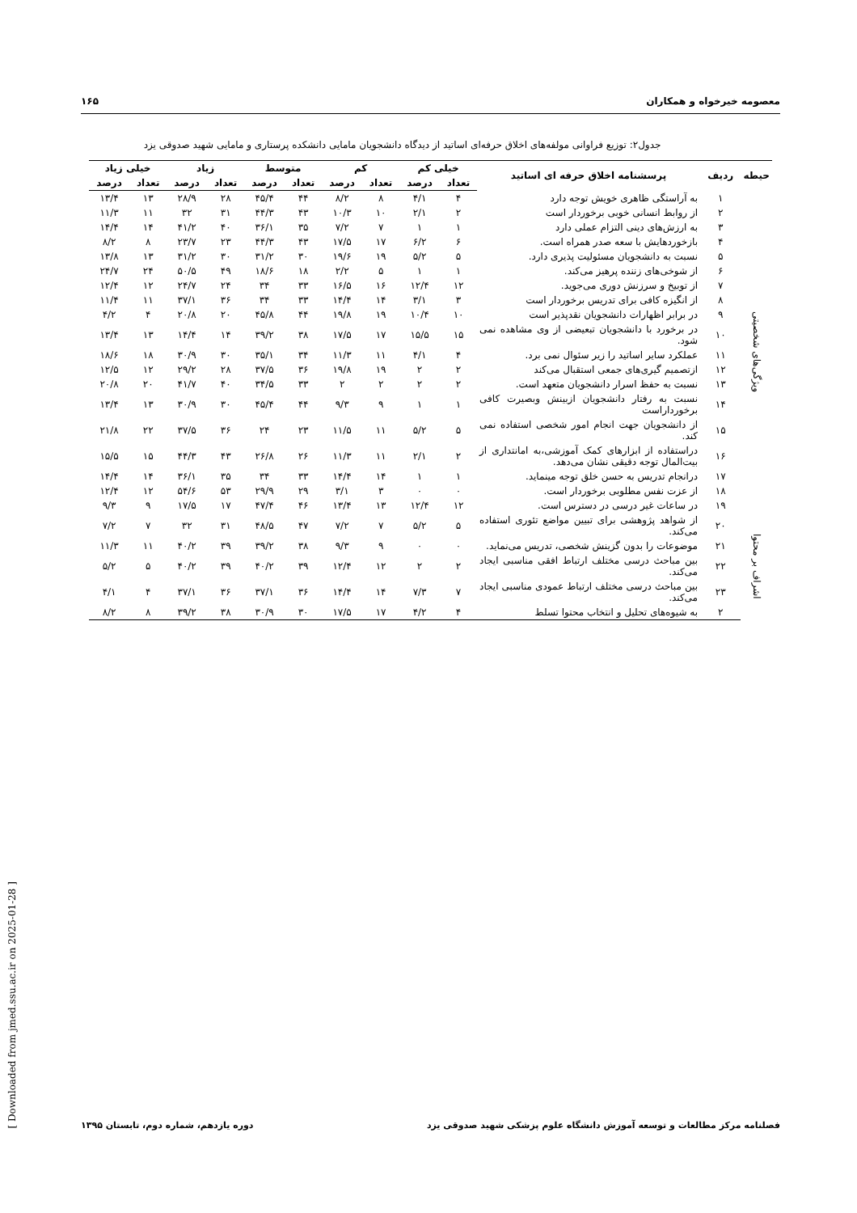معصومه خیرخواه و همکاران ۱۶۵
جدول۲: توزیع فراوانی مولفه‌های اخلاق حرفه‌ای اساتید از دیدگاه دانشجویان مامایی دانشکده پرستاری و مامایی شهید صدوقی یزد
| حیطه | ردیف | پرسشنامه اخلاق حرفه ای اساتید | خیلی کم | | کم | | متوسط | | زیاد | | خیلی زیاد | |
| --- | --- | --- | --- | --- | --- | --- | --- | --- | --- | --- | --- | --- |
| | | | تعداد | درصد | تعداد | درصد | تعداد | درصد | تعداد | درصد | تعداد | درصد |
| ویژگی‌های شخصیتی | ۱ | به آراستگی ظاهری خویش توجه دارد | ۴ | ۴/۱ | ۸ | ۸/۲ | ۴۴ | ۴۵/۴ | ۲۸ | ۲۸/۹ | ۱۳ | ۱۳/۴ |
| | ۲ | از روابط انسانی خوبی برخوردار است | ۲ | ۲/۱ | ۱۰ | ۱۰/۳ | ۴۳ | ۴۴/۳ | ۳۱ | ۳۲ | ۱۱ | ۱۱/۳ |
| | ۳ | به ارزش‌های دینی التزام عملی دارد | ۱ | ۱ | ۷ | ۷/۲ | ۳۵ | ۳۶/۱ | ۴۰ | ۴۱/۲ | ۱۴ | ۱۴/۴ |
| | ۴ | بازخوردهایش با سعه صدر همراه است. | ۶ | ۶/۲ | ۱۷ | ۱۷/۵ | ۴۳ | ۴۴/۳ | ۲۳ | ۲۳/۷ | ۸ | ۸/۲ |
| | ۵ | نسبت به دانشجویان مسئولیت پذیری دارد. | ۵ | ۵/۲ | ۱۹ | ۱۹/۶ | ۳۰ | ۳۱/۲ | ۳۰ | ۳۱/۲ | ۱۳ | ۱۳/۸ |
| | ۶ | از شوخی‌های زننده پرهیز می‌کند. | ۱ | ۱ | ۵ | ۲/۲ | ۱۸ | ۱۸/۶ | ۴۹ | ۵۰/۵ | ۲۴ | ۲۴/۷ |
| | ۷ | از توبیخ و سرزنش دوری می‌جوید. | ۱۲ | ۱۲/۴ | ۱۶ | ۱۶/۵ | ۳۳ | ۳۴ | ۲۴ | ۲۴/۷ | ۱۲ | ۱۲/۴ |
| | ۸ | از انگیزه کافی برای تدریس برخوردار است | ۳ | ۳/۱ | ۱۴ | ۱۴/۴ | ۳۳ | ۳۴ | ۳۶ | ۳۷/۱ | ۱۱ | ۱۱/۴ |
| | ۹ | در برابر اظهارات دانشجویان نقدپذیر است | ۱۰ | ۱۰/۴ | ۱۹ | ۱۹/۸ | ۴۴ | ۴۵/۸ | ۲۰ | ۲۰/۸ | ۴ | ۴/۲ |
| | ۱۰ | در برخورد با دانشجویان تبعیضی از وی مشاهده نمی شود. | ۱۵ | ۱۵/۵ | ۱۷ | ۱۷/۵ | ۳۸ | ۳۹/۲ | ۱۴ | ۱۴/۴ | ۱۳ | ۱۳/۴ |
| | ۱۱ | عملکرد سایر اساتید را زیر سئوال نمی برد. | ۴ | ۴/۱ | ۱۱ | ۱۱/۳ | ۳۴ | ۳۵/۱ | ۳۰ | ۳۰/۹ | ۱۸ | ۱۸/۶ |
| | ۱۲ | ازتصمیم گیری‌های جمعی استقبال می‌کند | ۲ | ۲ | ۱۹ | ۱۹/۸ | ۳۶ | ۳۷/۵ | ۲۸ | ۲۹/۲ | ۱۲ | ۱۲/۵ |
| | ۱۳ | نسبت به حفظ اسرار دانشجویان متعهد است. | ۲ | ۲ | ۲ | ۲ | ۳۳ | ۳۴/۵ | ۴۰ | ۴۱/۷ | ۲۰ | ۲۰/۸ |
| | ۱۴ | نسبت به رفتار دانشجویان ازبینش وبصیرت کافی برخورداراست | ۱ | ۱ | ۹ | ۹/۳ | ۴۴ | ۴۵/۴ | ۳۰ | ۳۰/۹ | ۱۳ | ۱۳/۴ |
| | ۱۵ | از دانشجویان جهت انجام امور شخصی استفاده نمی کند. | ۵ | ۵/۲ | ۱۱ | ۱۱/۵ | ۲۳ | ۲۴ | ۳۶ | ۳۷/۵ | ۲۲ | ۲۱/۸ |
| | ۱۶ | دراستفاده از ابزارهای کمک آموزشی،به امانتداری از بیت‌المال توجه دقیقی نشان می‌دهد. | ۲ | ۲/۱ | ۱۱ | ۱۱/۳ | ۲۶ | ۲۶/۸ | ۴۳ | ۴۴/۳ | ۱۵ | ۱۵/۵ |
| | ۱۷ | درانجام تدریس به حسن خلق توجه مینماید. | ۱ | ۱ | ۱۴ | ۱۴/۴ | ۳۳ | ۳۴ | ۳۵ | ۳۶/۱ | ۱۴ | ۱۴/۴ |
| | ۱۸ | از عزت نفس مطلوبی برخوردار است. | ۰ | ۰ | ۳ | ۳/۱ | ۲۹ | ۲۹/۹ | ۵۳ | ۵۴/۶ | ۱۲ | ۱۲/۴ |
| | ۱۹ | در ساعات غیر درسی در دسترس است. | ۱۲ | ۱۲/۴ | ۱۳ | ۱۳/۴ | ۴۶ | ۴۷/۴ | ۱۷ | ۱۷/۵ | ۹ | ۹/۳ |
| اشراف بر محتوا | ۲۰ | از شواهد پژوهشی برای تبیین مواضع تئوری استفاده می‌کند. | ۵ | ۵/۲ | ۷ | ۷/۲ | ۴۷ | ۴۸/۵ | ۳۱ | ۳۲ | ۷ | ۷/۲ |
| | ۲۱ | موضوعات را بدون گزینش شخصی، تدریس می‌نماید. | ۰ | ۰ | ۹ | ۹/۳ | ۳۸ | ۳۹/۲ | ۳۹ | ۴۰/۲ | ۱۱ | ۱۱/۳ |
| | ۲۲ | بین مباحث درسی مختلف ارتباط افقی مناسبی ایجاد می‌کند. | ۲ | ۲ | ۱۲ | ۱۲/۴ | ۳۹ | ۴۰/۲ | ۳۹ | ۴۰/۲ | ۵ | ۵/۲ |
| | ۲۳ | بین مباحث درسی مختلف ارتباط عمودی مناسبی ایجاد می‌کند. | ۷ | ۷/۳ | ۱۴ | ۱۴/۴ | ۳۶ | ۳۷/۱ | ۳۶ | ۳۷/۱ | ۴ | ۴/۱ |
| | ۲ | به شیوه‌های تحلیل و انتخاب محتوا تسلط | ۴ | ۴/۲ | ۱۷ | ۱۷/۵ | ۳۰ | ۳۰/۹ | ۳۸ | ۳۹/۲ | ۸ | ۸/۲ |
[ Downloaded from jmed.ssu.ac.ir on 2025-01-28 ]
فصلنامه مرکز مطالعات و توسعه آموزش دانشگاه علوم پزشکی شهید صدوقی یزد دوره یازدهم، شماره دوم، تابستان ۱۳۹۵